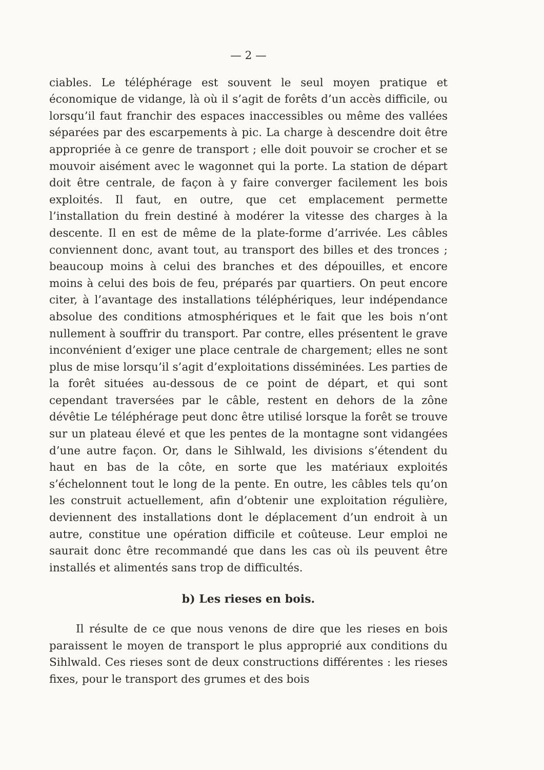— 2 —
ciables. Le téléphérage est souvent le seul moyen pratique et économique de vidange, là où il s’agit de forêts d’un accès diffi­cile, ou lorsqu’il faut franchir des espaces inaccessibles ou même des vallées séparées par des escarpements à pic. La charge à descendre doit être appropriée à ce genre de transport ; elle doit pouvoir se crocher et se mouvoir aisément avec le wagonnet qui la porte. La station de départ doit être centrale, de façon à y faire converger facilement les bois exploités. Il faut, en outre, que cet emplacement permette l’installation du frein destiné à modérer la vitesse des charges à la descente. Il en est de même de la plate-forme d’arrivée. Les câbles conviennent donc, avant tout, au transport des billes et des tronces ; beaucoup moins à celui des branches et des dépouilles, et encore moins à celui des bois de feu, préparés par quartiers. On peut encore citer, à l’avantage des installations téléphériques, leur indépendance ab­solue des conditions atmosphériques et le fait que les bois n’ont nullement à souffrir du transport. Par contre, elles présentent le grave inconvénient d’exiger une place centrale de chargement; elles ne sont plus de mise lorsqu’il s’agit d’exploitations dissé­minées. Les parties de la forêt situées au-dessous de ce point de départ, et qui sont cependant traversées par le câble, restent en dehors de la zône dévêtie Le téléphérage peut donc être utilisé lorsque la forêt se trouve sur un plateau élevé et que les pentes de la montagne sont vidangées d’une autre façon. Or, dans le Sihlwald, les divisions s’étendent du haut en bas de la côte, en sorte que les matériaux exploités s’échelonnent tout le long de la pente. En outre, les câbles tels qu’on les construit actuelle­ment, afin d’obtenir une exploitation régulière, deviennent des ins­tallations dont le déplacement d’un endroit à un autre, constitue une opération difficile et coûteuse. Leur emploi ne saurait donc être recommandé que dans les cas où ils peuvent être installés et alimentés sans trop de difficultés.
b) Les rieses en bois.
Il résulte de ce que nous venons de dire que les rieses en bois paraissent le moyen de transport le plus approprié aux con­ditions du Sihlwald. Ces rieses sont de deux constructions diffé­rentes : les rieses fixes, pour le transport des grumes et des bois